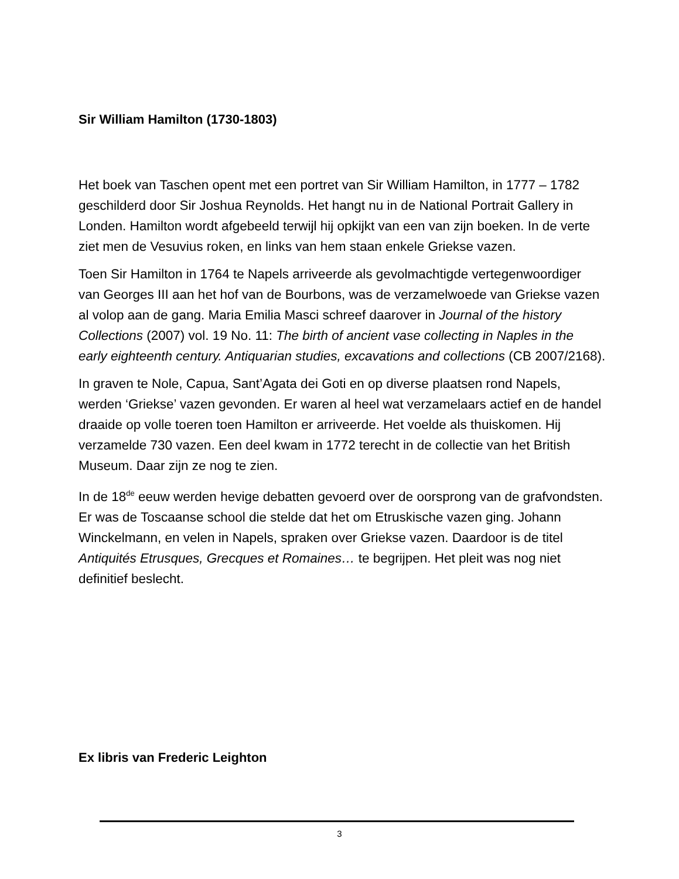Sir William Hamilton (1730-1803)
Het boek van Taschen opent met een portret van Sir William Hamilton, in 1777 – 1782 geschilderd door Sir Joshua Reynolds. Het hangt nu in de National Portrait Gallery in Londen. Hamilton wordt afgebeeld terwijl hij opkijkt van een van zijn boeken. In de verte ziet men de Vesuvius roken, en links van hem staan enkele Griekse vazen.
Toen Sir Hamilton in 1764 te Napels arriveerde als gevolmachtigde vertegenwoordiger van Georges III aan het hof van de Bourbons, was de verzamelwoede van Griekse vazen al volop aan de gang. Maria Emilia Masci schreef daarover in Journal of the history Collections (2007) vol. 19 No. 11: The birth of ancient vase collecting in Naples in the early eighteenth century. Antiquarian studies, excavations and collections (CB 2007/2168).
In graven te Nole, Capua, Sant’Agata dei Goti en op diverse plaatsen rond Napels, werden ‘Griekse’ vazen gevonden. Er waren al heel wat verzamelaars actief en de handel draaide op volle toeren toen Hamilton er arriveerde. Het voelde als thuiskomen. Hij verzamelde 730 vazen. Een deel kwam in 1772 terecht in de collectie van het British Museum. Daar zijn ze nog te zien.
In de 18<sup>de</sup> eeuw werden hevige debatten gevoerd over de oorsprong van de grafvondsten. Er was de Toscaanse school die stelde dat het om Etruskische vazen ging. Johann Winckelmann, en velen in Napels, spraken over Griekse vazen. Daardoor is de titel Antiquités Etrusques, Grecques et Romaines… te begrijpen. Het pleit was nog niet definitief beslecht.
Ex libris van Frederic Leighton
3